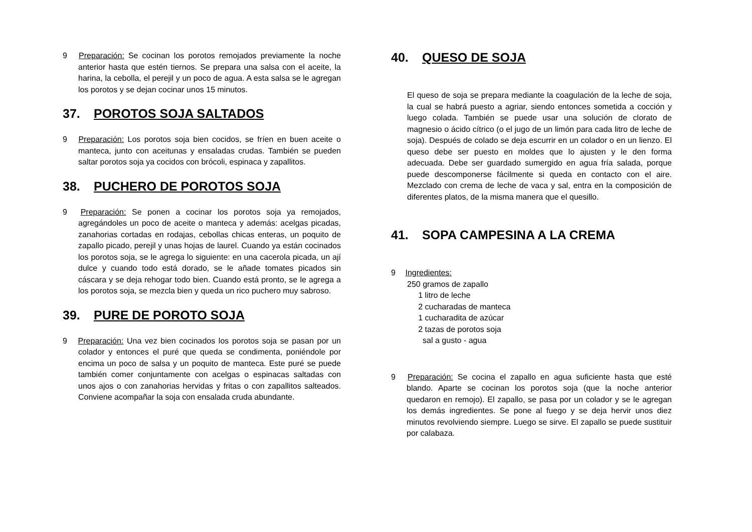9 Preparación: Se cocinan los porotos remojados previamente la noche anterior hasta que estén tiernos. Se prepara una salsa con el aceite, la harina, la cebolla, el perejil y un poco de agua. A esta salsa se le agregan los porotos y se dejan cocinar unos 15 minutos.
37. POROTOS SOJA SALTADOS
9 Preparación: Los porotos soja bien cocidos, se fríen en buen aceite o manteca, junto con aceitunas y ensaladas crudas. También se pueden saltar porotos soja ya cocidos con brócoli, espinaca y zapallitos.
38. PUCHERO DE POROTOS SOJA
9 Preparación: Se ponen a cocinar los porotos soja ya remojados, agregándoles un poco de aceite o manteca y además: acelgas picadas, zanahorias cortadas en rodajas, cebollas chicas enteras, un poquito de zapallo picado, perejil y unas hojas de laurel. Cuando ya están cocinados los porotos soja, se le agrega lo siguiente: en una cacerola picada, un ají dulce y cuando todo está dorado, se le añade tomates picados sin cáscara y se deja rehogar todo bien. Cuando está pronto, se le agrega a los porotos soja, se mezcla bien y queda un rico puchero muy sabroso.
39. PURE DE POROTO SOJA
9 Preparación: Una vez bien cocinados los porotos soja se pasan por un colador y entonces el puré que queda se condimenta, poniéndole por encima un poco de salsa y un poquito de manteca. Este puré se puede también comer conjuntamente con acelgas o espinacas saltadas con unos ajos o con zanahorias hervidas y fritas o con zapallitos salteados. Conviene acompañar la soja con ensalada cruda abundante.
40. QUESO DE SOJA
El queso de soja se prepara mediante la coagulación de la leche de soja, la cual se habrá puesto a agriar, siendo entonces sometida a cocción y luego colada. También se puede usar una solución de clorato de magnesio o ácido cítrico (o el jugo de un limón para cada litro de leche de soja). Después de colado se deja escurrir en un colador o en un lienzo. El queso debe ser puesto en moldes que lo ajusten y le den forma adecuada. Debe ser guardado sumergido en agua fría salada, porque puede descomponerse fácilmente si queda en contacto con el aire. Mezclado con crema de leche de vaca y sal, entra en la composición de diferentes platos, de la misma manera que el quesillo.
41. SOPA CAMPESINA A LA CREMA
9 Ingredientes:
250 gramos de zapallo
1 litro de leche
2 cucharadas de manteca
1 cucharadita de azúcar
2 tazas de porotos soja
sal a gusto - agua
9 Preparación: Se cocina el zapallo en agua suficiente hasta que esté blando. Aparte se cocinan los porotos soja (que la noche anterior quedaron en remojo). El zapallo, se pasa por un colador y se le agregan los demás ingredientes. Se pone al fuego y se deja hervir unos diez minutos revolviendo siempre. Luego se sirve. El zapallo se puede sustituir por calabaza.